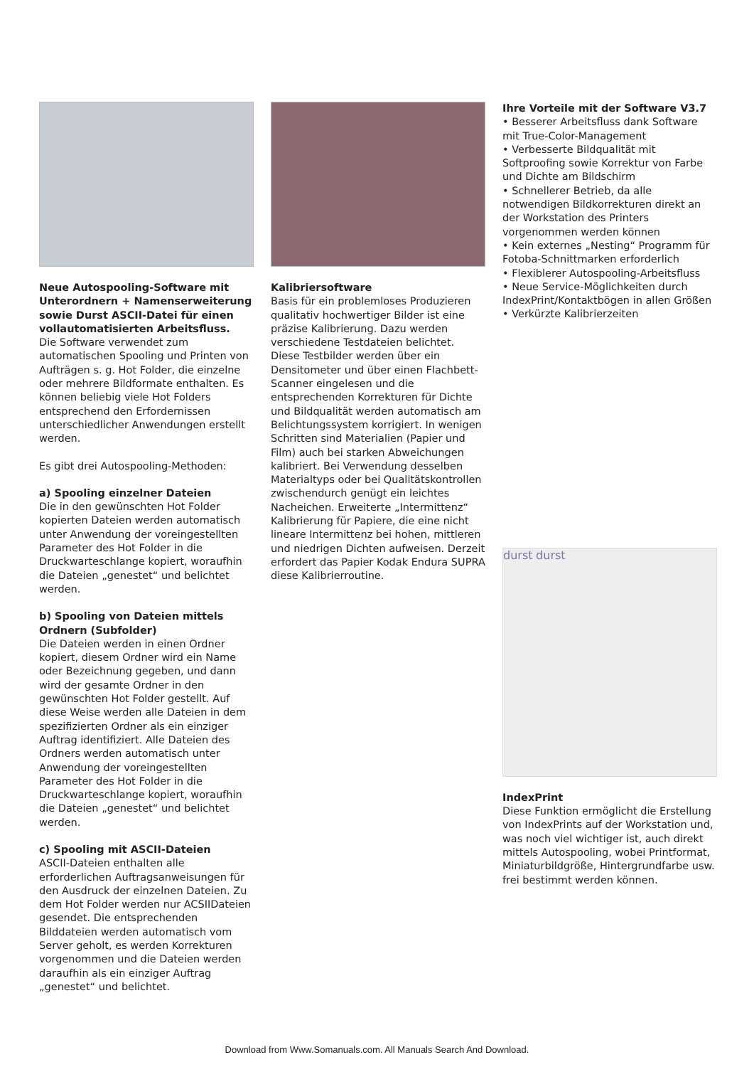Neue Autospooling-Software mit Unterordnern + Namenserweiterung sowie Durst ASCII-Datei für einen vollautomatisierten Arbeitsfluss.
Die Software verwendet zum automatischen Spooling und Printen von Aufträgen s. g. Hot Folder, die einzelne oder mehrere Bildformate enthalten. Es können beliebig viele Hot Folders entsprechend den Erfordernissen unterschiedlicher Anwendungen erstellt werden.
Es gibt drei Autospooling-Methoden:
a) Spooling einzelner Dateien
Die in den gewünschten Hot Folder kopierten Dateien werden automatisch unter Anwendung der voreingestellten Parameter des Hot Folder in die Druckwarteschlange kopiert, woraufhin die Dateien „genestet“ und belichtet werden.
b) Spooling von Dateien mittels Ordnern (Subfolder)
Die Dateien werden in einen Ordner kopiert, diesem Ordner wird ein Name oder Bezeichnung gegeben, und dann wird der gesamte Ordner in den gewünschten Hot Folder gestellt. Auf diese Weise werden alle Dateien in dem spezifizierten Ordner als ein einziger Auftrag identifiziert. Alle Dateien des Ordners werden automatisch unter Anwendung der voreingestellten Parameter des Hot Folder in die Druckwarteschlange kopiert, woraufhin die Dateien „genestet“ und belichtet werden.
c) Spooling mit ASCII-Dateien
ASCII-Dateien enthalten alle erforderlichen Auftragsanweisungen für den Ausdruck der einzelnen Dateien. Zu dem Hot Folder werden nur ACSIIDateien gesendet. Die entsprechenden Bilddateien werden automatisch vom Server geholt, es werden Korrekturen vorgenommen und die Dateien werden daraufhin als ein einziger Auftrag „genestet“ und belichtet.
Kalibriersoftware
Basis für ein problemloses Produzieren qualitativ hochwertiger Bilder ist eine präzise Kalibrierung. Dazu werden verschiedene Testdateien belichtet. Diese Testbilder werden über ein Densitometer und über einen Flachbett-Scanner eingelesen und die entsprechenden Korrekturen für Dichte und Bildqualität werden automatisch am Belichtungssystem korrigiert. In wenigen Schritten sind Materialien (Papier und Film) auch bei starken Abweichungen kalibriert. Bei Verwendung desselben Materialtyps oder bei Qualitätskontrollen zwischendurch genügt ein leichtes Nacheichen. Erweiterte „Intermittenz“ Kalibrierung für Papiere, die eine nicht lineare Intermittenz bei hohen, mittleren und niedrigen Dichten aufweisen. Derzeit erfordert das Papier Kodak Endura SUPRA diese Kalibrierroutine.
Ihre Vorteile mit der Software V3.7
• Besserer Arbeitsfluss dank Software mit True-Color-Management
• Verbesserte Bildqualität mit Softproofing sowie Korrektur von Farbe und Dichte am Bildschirm
• Schnellerer Betrieb, da alle notwendigen Bildkorrekturen direkt an der Workstation des Printers vorgenommen werden können
• Kein externes „Nesting“ Programm für Fotoba-Schnittmarken erforderlich
• Flexiblerer Autospooling-Arbeitsfluss
• Neue Service-Möglichkeiten durch IndexPrint/Kontaktbögen in allen Größen
• Verkürzte Kalibrierzeiten
durst durst
IndexPrint
Diese Funktion ermöglicht die Erstellung von IndexPrints auf der Workstation und, was noch viel wichtiger ist, auch direkt mittels Autospooling, wobei Printformat, Miniaturbildgröße, Hintergrundfarbe usw. frei bestimmt werden können.
Download from Www.Somanuals.com. All Manuals Search And Download.